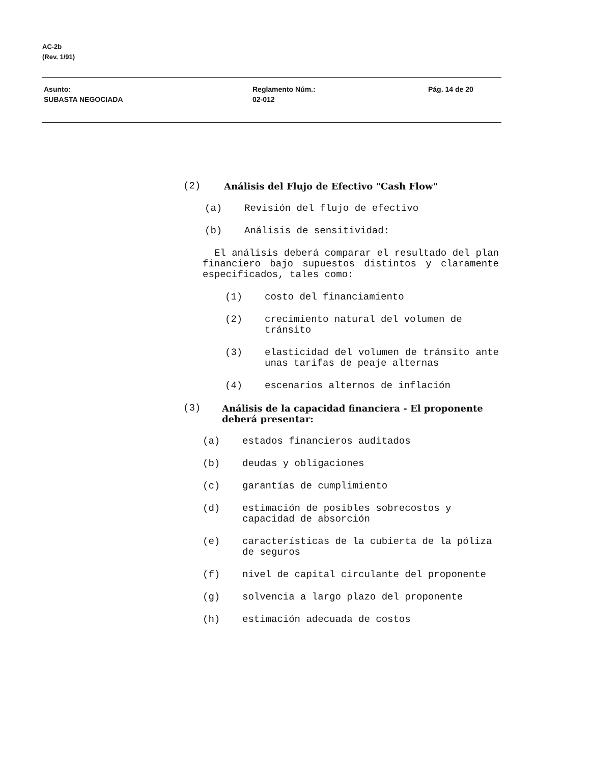AC-2b
(Rev. 1/91)
Asunto:
SUBASTA NEGOCIADA
Reglamento Núm.:
02-012
Pág. 14 de 20
(2) Análisis del Flujo de Efectivo "Cash Flow"
(a) Revisión del flujo de efectivo
(b) Análisis de sensitividad:
El análisis deberá comparar el resultado del plan financiero bajo supuestos distintos y claramente especificados, tales como:
(1) costo del financiamiento
(2) crecimiento natural del volumen de tránsito
(3) elasticidad del volumen de tránsito ante unas tarifas de peaje alternas
(4) escenarios alternos de inflación
(3) Análisis de la capacidad financiera - El proponente deberá presentar:
(a) estados financieros auditados
(b) deudas y obligaciones
(c) garantías de cumplimiento
(d) estimación de posibles sobrecostos y capacidad de absorción
(e) características de la cubierta de la póliza de seguros
(f) nivel de capital circulante del proponente
(g) solvencia a largo plazo del proponente
(h) estimación adecuada de costos